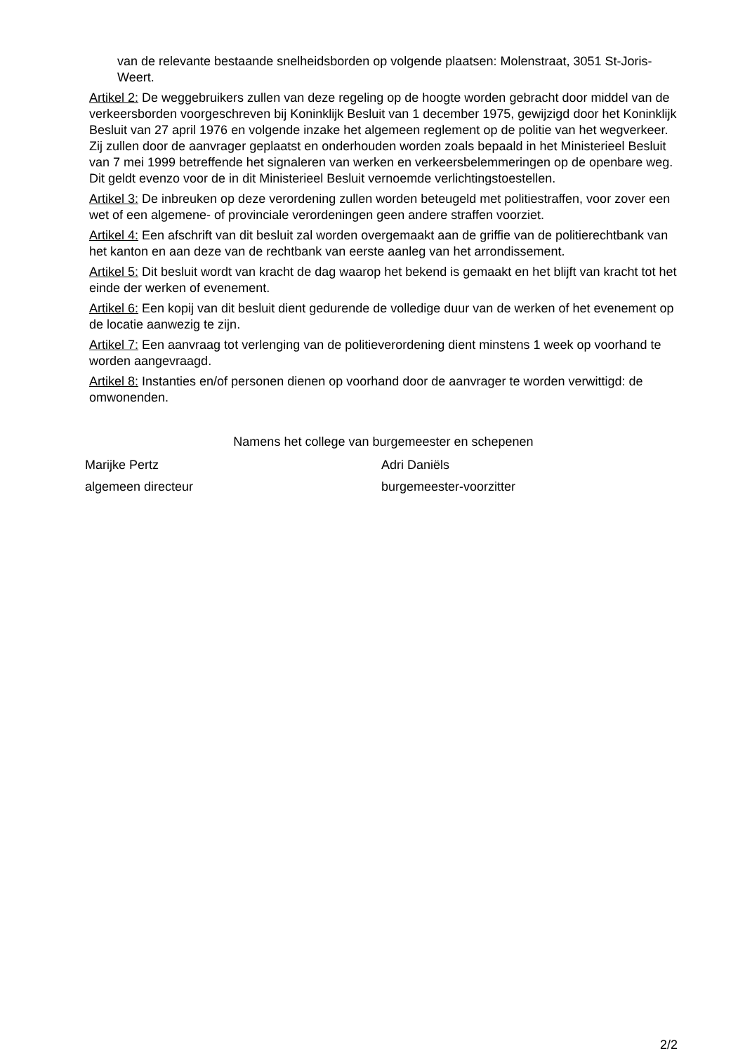van de relevante bestaande snelheidsborden op volgende plaatsen: Molenstraat, 3051 St-Joris-Weert.
Artikel 2: De weggebruikers zullen van deze regeling op de hoogte worden gebracht door middel van de verkeersborden voorgeschreven bij Koninklijk Besluit van 1 december 1975, gewijzigd door het Koninklijk Besluit van 27 april 1976 en volgende inzake het algemeen reglement op de politie van het wegverkeer. Zij zullen door de aanvrager geplaatst en onderhouden worden zoals bepaald in het Ministerieel Besluit van 7 mei 1999 betreffende het signaleren van werken en verkeersbelemmeringen op de openbare weg. Dit geldt evenzo voor de in dit Ministerieel Besluit vernoemde verlichtingstoestellen.
Artikel 3: De inbreuken op deze verordening zullen worden beteugeld met politiestraffen, voor zover een wet of een algemene- of provinciale verordeningen geen andere straffen voorziet.
Artikel 4: Een afschrift van dit besluit zal worden overgemaakt aan de griffie van de politierechtbank van het kanton en aan deze van de rechtbank van eerste aanleg van het arrondissement.
Artikel 5: Dit besluit wordt van kracht de dag waarop het bekend is gemaakt en het blijft van kracht tot het einde der werken of evenement.
Artikel 6: Een kopij van dit besluit dient gedurende de volledige duur van de werken of het evenement op de locatie aanwezig te zijn.
Artikel 7: Een aanvraag tot verlenging van de politieverordening dient minstens 1 week op voorhand te worden aangevraagd.
Artikel 8: Instanties en/of personen dienen op voorhand door de aanvrager te worden verwittigd: de omwonenden.
Namens het college van burgemeester en schepenen
Marijke Pertz
algemeen directeur
Adri Daniëls
burgemeester-voorzitter
2/2